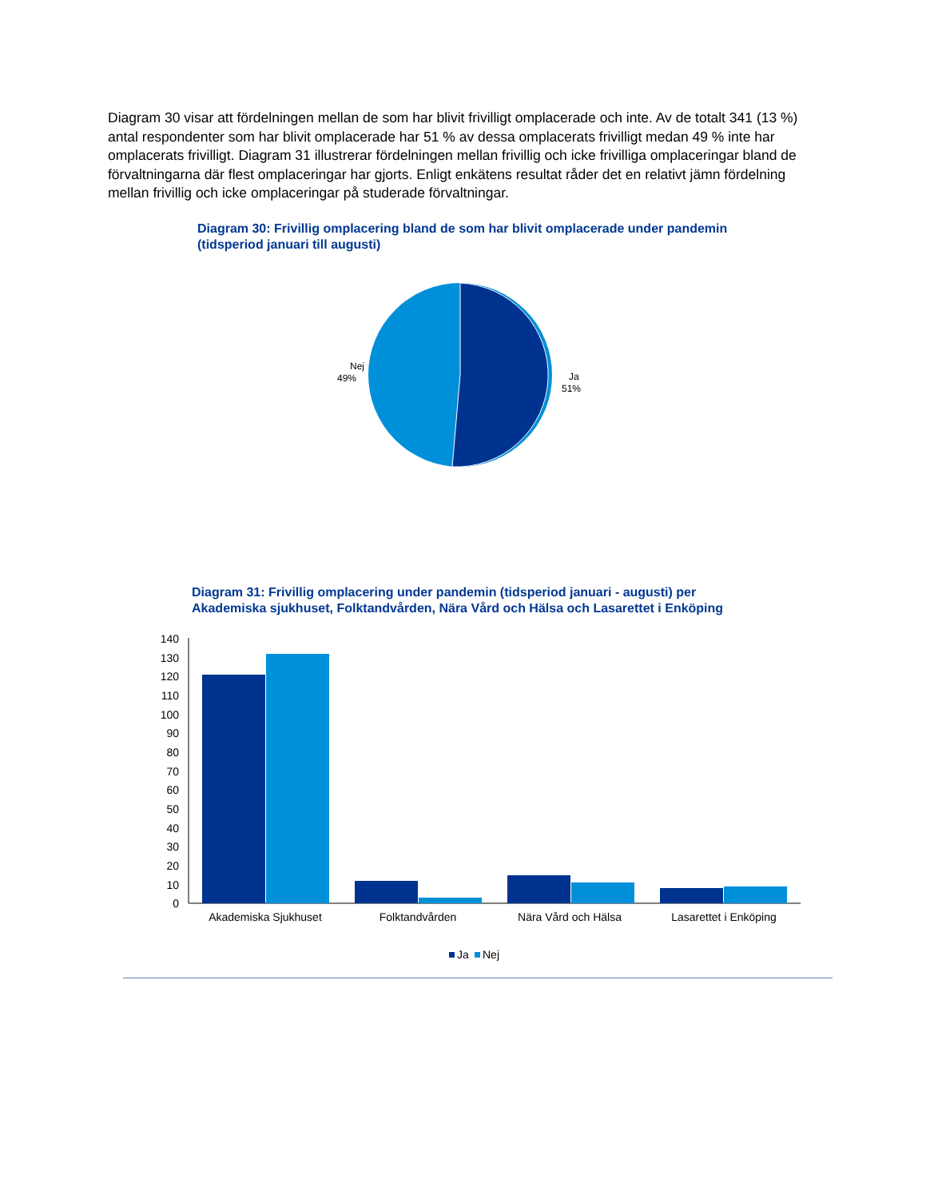Diagram 30 visar att fördelningen mellan de som har blivit frivilligt omplacerade och inte. Av de totalt 341 (13 %) antal respondenter som har blivit omplacerade har 51 % av dessa omplacerats frivilligt medan 49 % inte har omplacerats frivilligt. Diagram 31 illustrerar fördelningen mellan frivillig och icke frivilliga omplaceringar bland de förvaltningarna där flest omplaceringar har gjorts. Enligt enkätens resultat råder det en relativt jämn fördelning mellan frivillig och icke omplaceringar på studerade förvaltningar.
Diagram 30: Frivillig omplacering bland de som har blivit omplacerade under pandemin (tidsperiod januari till augusti)
Nej
49%
Ja
51%
Diagram 31: Frivillig omplacering under pandemin (tidsperiod januari - augusti) per Akademiska sjukhuset, Folktandvården, Nära Vård och Hälsa och Lasarettet i Enköping
140
130
120
110
100
90
80
70
60
50
40
30
20
10
0
Akademiska Sjukhuset
Folktandvården
Nära Vård och Hälsa
Lasarettet i Enköping
Ja
Nej